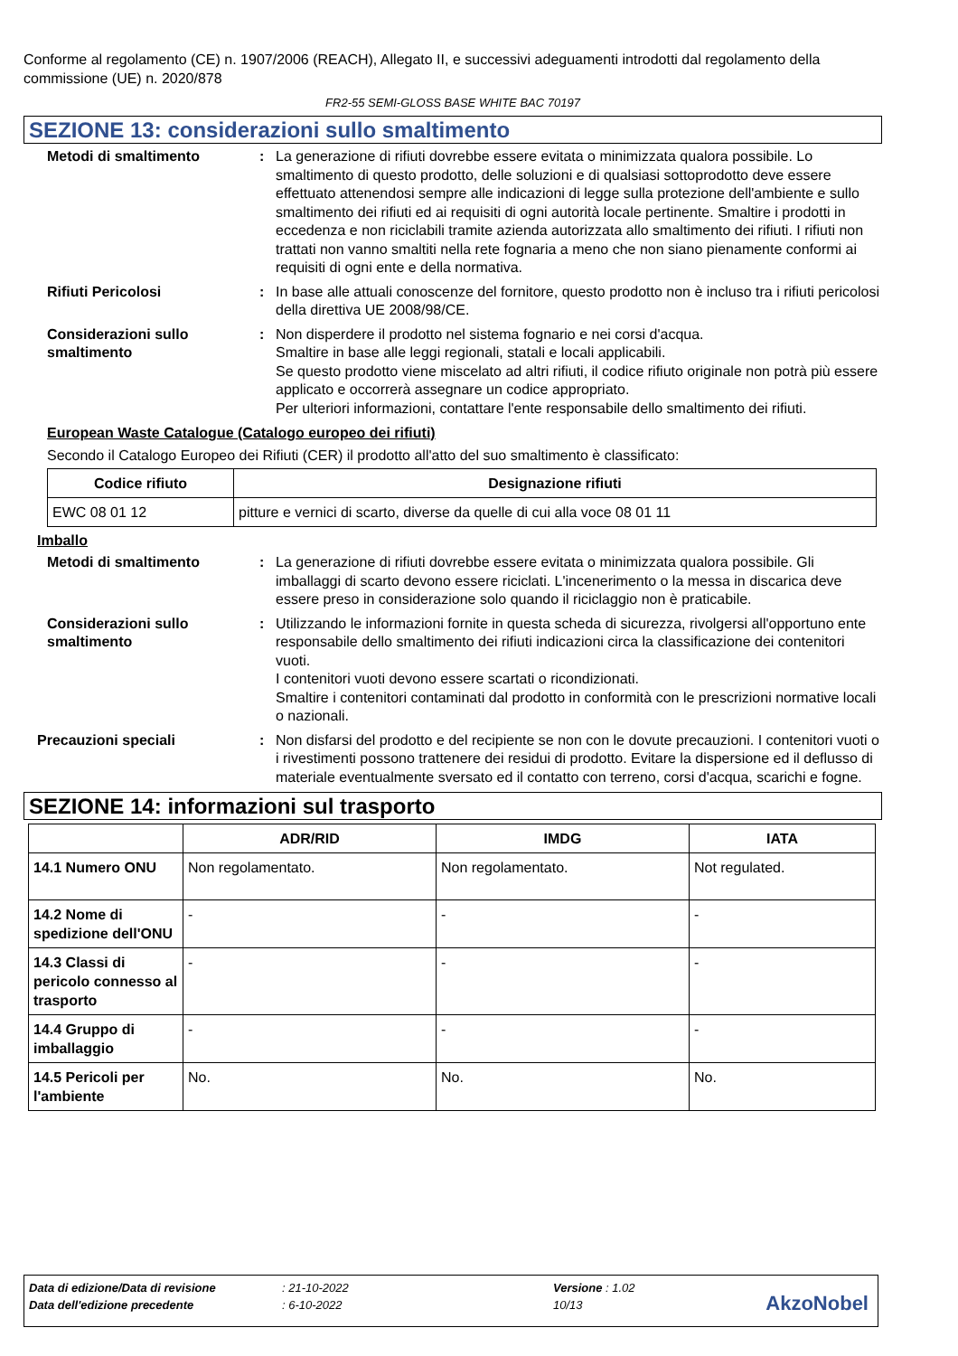Conforme al regolamento (CE) n. 1907/2006 (REACH), Allegato II, e successivi adeguamenti introdotti dal regolamento della commissione (UE) n. 2020/878
FR2-55 SEMI-GLOSS BASE WHITE BAC 70197
SEZIONE 13: considerazioni sullo smaltimento
Metodi di smaltimento : La generazione di rifiuti dovrebbe essere evitata o minimizzata qualora possibile. Lo smaltimento di questo prodotto, delle soluzioni e di qualsiasi sottoprodotto deve essere effettuato attenendosi sempre alle indicazioni di legge sulla protezione dell'ambiente e sullo smaltimento dei rifiuti ed ai requisiti di ogni autorità locale pertinente. Smaltire i prodotti in eccedenza e non riciclabili tramite azienda autorizzata allo smaltimento dei rifiuti. I rifiuti non trattati non vanno smaltiti nella rete fognaria a meno che non siano pienamente conformi ai requisiti di ogni ente e della normativa.
Rifiuti Pericolosi : In base alle attuali conoscenze del fornitore, questo prodotto non è incluso tra i rifiuti pericolosi della direttiva UE 2008/98/CE.
Considerazioni sullo smaltimento
: Non disperdere il prodotto nel sistema fognario e nei corsi d'acqua.
Smaltire in base alle leggi regionali, statali e locali applicabili.
Se questo prodotto viene miscelato ad altri rifiuti, il codice rifiuto originale non potrà più essere applicato e occorrerà assegnare un codice appropriato.
Per ulteriori informazioni, contattare l'ente responsabile dello smaltimento dei rifiuti.
European Waste Catalogue (Catalogo europeo dei rifiuti)
Secondo il Catalogo Europeo dei Rifiuti (CER) il prodotto all'atto del suo smaltimento è classificato:
| Codice rifiuto | Designazione rifiuti |
| --- | --- |
| EWC 08 01 12 | pitture e vernici di scarto, diverse da quelle di cui alla voce 08 01 11 |
Imballo
Metodi di smaltimento : La generazione di rifiuti dovrebbe essere evitata o minimizzata qualora possibile. Gli imballaggi di scarto devono essere riciclati. L'incenerimento o la messa in discarica deve essere preso in considerazione solo quando il riciclaggio non è praticabile.
Considerazioni sullo smaltimento
: Utilizzando le informazioni fornite in questa scheda di sicurezza, rivolgersi all'opportuno ente responsabile dello smaltimento dei rifiuti indicazioni circa la classificazione dei contenitori vuoti.
I contenitori vuoti devono essere scartati o ricondizionati.
Smaltire i contenitori contaminati dal prodotto in conformità con le prescrizioni normative locali o nazionali.
Precauzioni speciali : Non disfarsi del prodotto e del recipiente se non con le dovute precauzioni. I contenitori vuoti o i rivestimenti possono trattenere dei residui di prodotto. Evitare la dispersione ed il deflusso di materiale eventualmente sversato ed il contatto con terreno, corsi d'acqua, scarichi e fogne.
SEZIONE 14: informazioni sul trasporto
| | ADR/RID | IMDG | IATA |
| --- | --- | --- | --- |
| 14.1 Numero ONU | Non regolamentato. | Non regolamentato. | Not regulated. |
| 14.2 Nome di spedizione dell'ONU | - | - | - |
| 14.3 Classi di pericolo connesso al trasporto | - | - | - |
| 14.4 Gruppo di imballaggio | - | - | - |
| 14.5 Pericoli per l'ambiente | No. | No. | No. |
| Data di edizione/Data di revisione | : 21-10-2022 | Versione : 1.02 |
| Data dell'edizione precedente | : 6-10-2022 | 10/13 |
AkzoNobel